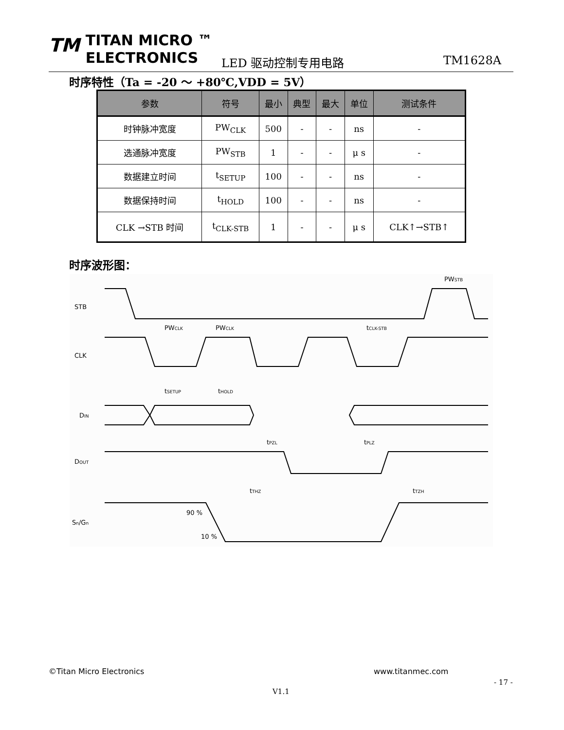TM TITAN MICRO ™
ELECTRONICS
LED 驱动控制专用电路 TM1628A
时序特性（Ta = -20 ～ +80℃,VDD = 5V）
| 参数 | 符号 | 最小 | 典型 | 最大 | 单位 | 测试条件 |
| --- | --- | --- | --- | --- | --- | --- |
| 时钟脉冲宽度 | PW<sub>CLK</sub> | 500 | - | - | ns | - |
| 选通脉冲宽度 | PW<sub>STB</sub> | 1 | - | - | μ s | - |
| 数据建立时间 | t<sub>SETUP</sub> | 100 | - | - | ns | - |
| 数据保持时间 | t<sub>HOLD</sub> | 100 | - | - | ns | - |
| CLK →STB 时间 | t<sub>CLK-STB</sub> | 1 | - | - | μ s | CLK↑→STB↑ |
时序波形图：
STB
CLK
DIN
DOUT
Sn/Gn
PWSTB
PWCLK
PWCLK
tCLK-STB
tSETUP
tHOLD
tPZL
tPLZ
tTHZ
tTZH
90 %
10 %
©Titan Micro Electronics www.titanmec.com
- 17 -
V1.1